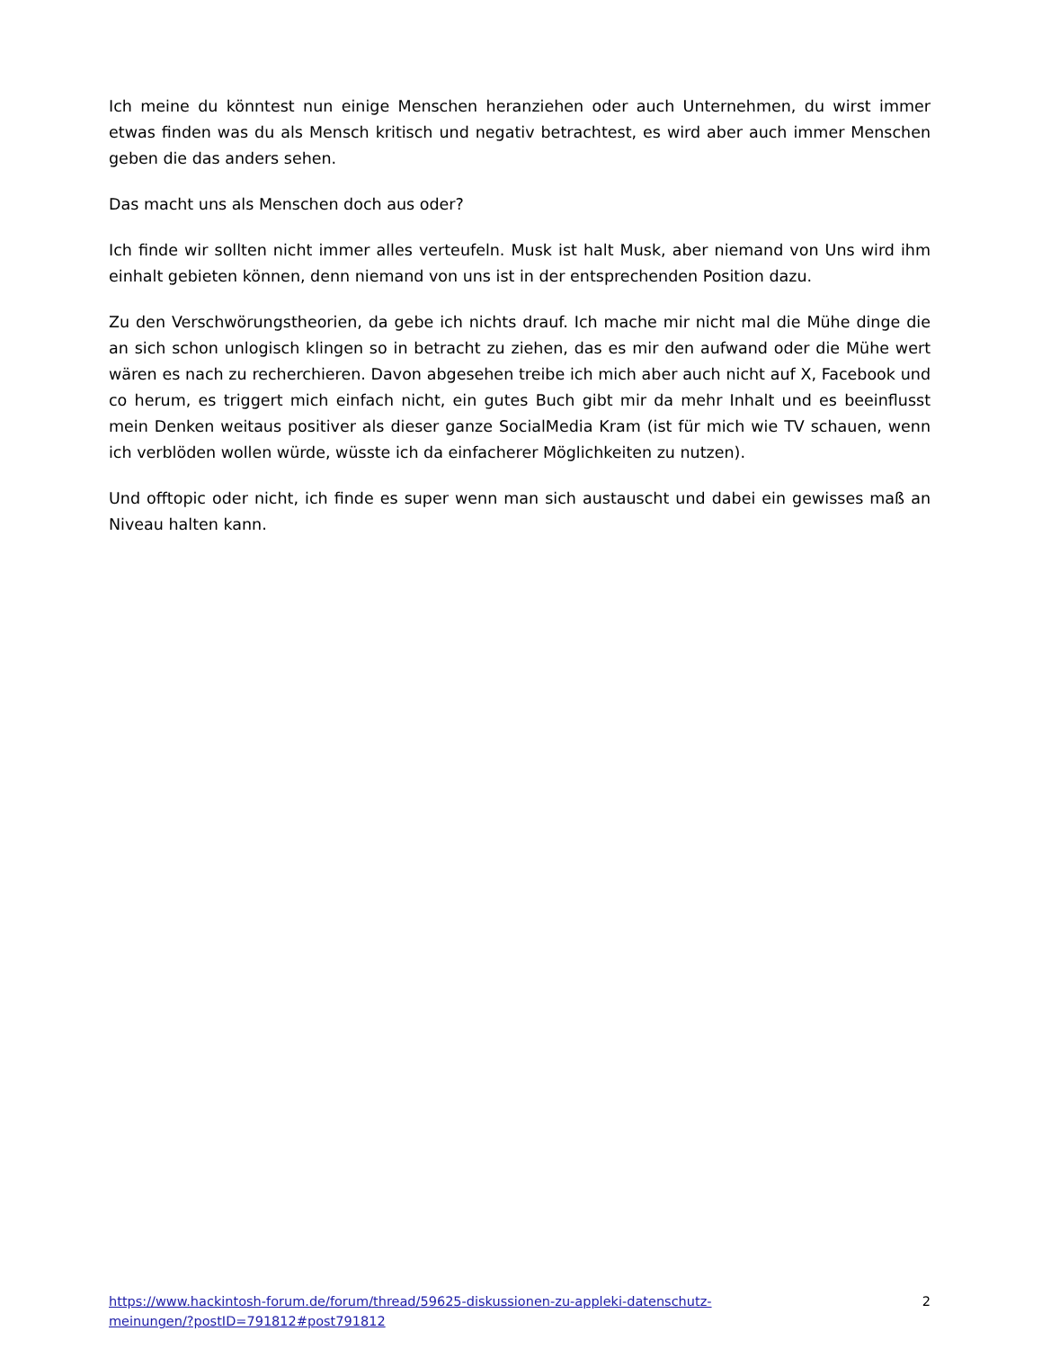Ich meine du könntest nun einige Menschen heranziehen oder auch Unternehmen, du wirst immer etwas finden was du als Mensch kritisch und negativ betrachtest, es wird aber auch immer Menschen geben die das anders sehen.
Das macht uns als Menschen doch aus oder?
Ich finde wir sollten nicht immer alles verteufeln. Musk ist halt Musk, aber niemand von Uns wird ihm einhalt gebieten können, denn niemand von uns ist in der entsprechenden Position dazu.
Zu den Verschwörungstheorien, da gebe ich nichts drauf. Ich mache mir nicht mal die Mühe dinge die an sich schon unlogisch klingen so in betracht zu ziehen, das es mir den aufwand oder die Mühe wert wären es nach zu recherchieren. Davon abgesehen treibe ich mich aber auch nicht auf X, Facebook und co herum, es triggert mich einfach nicht, ein gutes Buch gibt mir da mehr Inhalt und es beeinflusst mein Denken weitaus positiver als dieser ganze SocialMedia Kram (ist für mich wie TV schauen, wenn ich verblöden wollen würde, wüsste ich da einfacherer Möglichkeiten zu nutzen).
Und offtopic oder nicht, ich finde es super wenn man sich austauscht und dabei ein gewisses maß an Niveau halten kann.
https://www.hackintosh-forum.de/forum/thread/59625-diskussionen-zu-appleki-datenschutz-meinungen/?postID=791812#post791812 2